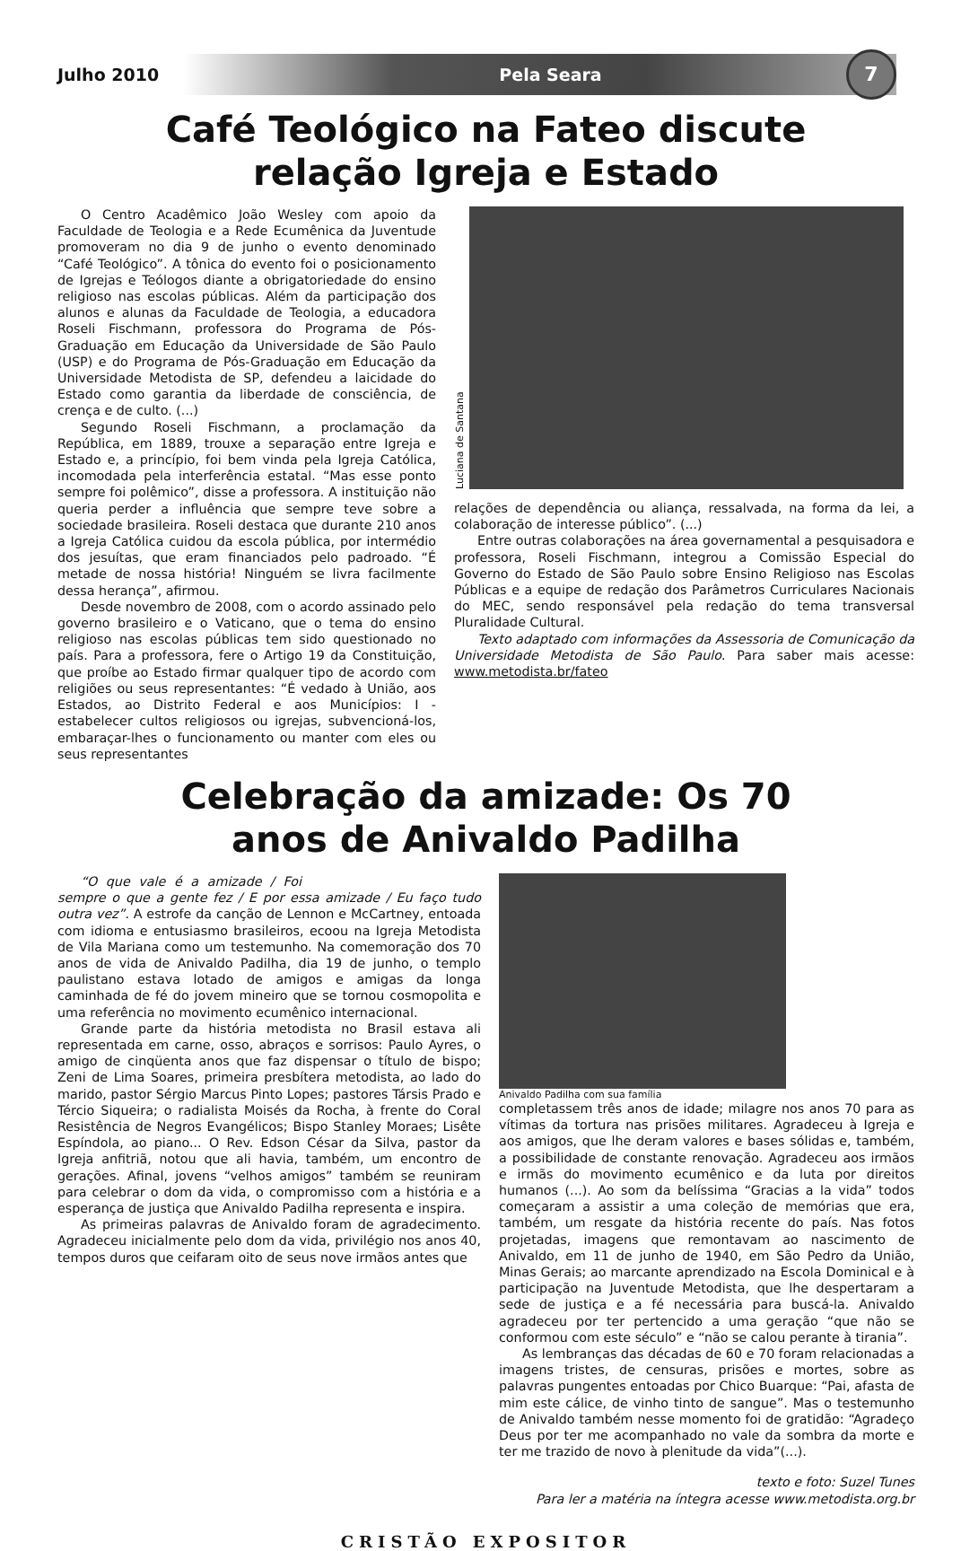Julho 2010 Pela Seara
7
Café Teológico na Fateo discute
relação Igreja e Estado
O Centro Acadêmico João Wesley com apoio da Faculdade de Teologia e a Rede Ecumênica da Juventude promoveram no dia 9 de junho o evento denominado “Café Teológico”. A tônica do evento foi o posicionamento de Igrejas e Teólogos diante a obrigatoriedade do ensino religioso nas escolas públicas. Além da participação dos alunos e alunas da Faculdade de Teologia, a educadora Roseli Fischmann, professora do Programa de Pós-Graduação em Educação da Universidade de São Paulo (USP) e do Programa de Pós-Graduação em Educação da Universidade Metodista de SP, defendeu a laicidade do Estado como garantia da liberdade de consciência, de crença e de culto. (...)
Segundo Roseli Fischmann, a proclamação da República, em 1889, trouxe a separação entre Igreja e Estado e, a princípio, foi bem vinda pela Igreja Católica, incomodada pela interferência estatal. “Mas esse ponto sempre foi polêmico”, disse a professora. A instituição não queria perder a influência que sempre teve sobre a sociedade brasileira. Roseli destaca que durante 210 anos a Igreja Católica cuidou da escola pública, por intermédio dos jesuítas, que eram financiados pelo padroado. “É metade de nossa história! Ninguém se livra facilmente dessa herança”, afirmou.
Desde novembro de 2008, com o acordo assinado pelo governo brasileiro e o Vaticano, que o tema do ensino religioso nas escolas públicas tem sido questionado no país. Para a professora, fere o Artigo 19 da Constituição, que proíbe ao Estado firmar qualquer tipo de acordo com religiões ou seus representantes: “É vedado à União, aos Estados, ao Distrito Federal e aos Municípios: I - estabelecer cultos religiosos ou igrejas, subvencioná-los, embaraçar-lhes o funcionamento ou manter com eles ou seus representantes
Luciana de Santana
relações de dependência ou aliança, ressalvada, na forma da lei, a colaboração de interesse público”. (...)
Entre outras colaborações na área governamental a pesquisadora e professora, Roseli Fischmann, integrou a Comissão Especial do Governo do Estado de São Paulo sobre Ensino Religioso nas Escolas Públicas e a equipe de redação dos Parâmetros Curriculares Nacionais do MEC, sendo responsável pela redação do tema transversal Pluralidade Cultural.
Texto adaptado com informações da Assessoria de Comunicação da Universidade Metodista de São Paulo. Para saber mais acesse: www.metodista.br/fateo
Celebração da amizade: Os 70
anos de Anivaldo Padilha
“O que vale é a amizade / Foi sempre o que a gente fez / E por essa amizade / Eu faço tudo outra vez”. A estrofe da canção de Lennon e McCartney, entoada com idioma e entusiasmo brasileiros, ecoou na Igreja Metodista de Vila Mariana como um testemunho. Na comemoração dos 70 anos de vida de Anivaldo Padilha, dia 19 de junho, o templo paulistano estava lotado de amigos e amigas da longa caminhada de fé do jovem mineiro que se tornou cosmopolita e uma referência no movimento ecumênico internacional.
Grande parte da história metodista no Brasil estava ali representada em carne, osso, abraços e sorrisos: Paulo Ayres, o amigo de cinqüenta anos que faz dispensar o título de bispo; Zeni de Lima Soares, primeira presbítera metodista, ao lado do marido, pastor Sérgio Marcus Pinto Lopes; pastores Társis Prado e Tércio Siqueira; o radialista Moisés da Rocha, à frente do Coral Resistência de Negros Evangélicos; Bispo Stanley Moraes; Lisête Espíndola, ao piano... O Rev. Edson César da Silva, pastor da Igreja anfitriã, notou que ali havia, também, um encontro de gerações. Afinal, jovens “velhos amigos” também se reuniram para celebrar o dom da vida, o compromisso com a história e a esperança de justiça que Anivaldo Padilha representa e inspira.
As primeiras palavras de Anivaldo foram de agradecimento. Agradeceu inicialmente pelo dom da vida, privilégio nos anos 40, tempos duros que ceifaram oito de seus nove irmãos antes que
Anivaldo Padilha com sua família
completassem três anos de idade; milagre nos anos 70 para as vítimas da tortura nas prisões militares. Agradeceu à Igreja e aos amigos, que lhe deram valores e bases sólidas e, também, a possibilidade de constante renovação. Agradeceu aos irmãos e irmãs do movimento ecumênico e da luta por direitos humanos (...). Ao som da belíssima “Gracias a la vida” todos começaram a assistir a uma coleção de memórias que era, também, um resgate da história recente do país. Nas fotos projetadas, imagens que remontavam ao nascimento de Anivaldo, em 11 de junho de 1940, em São Pedro da União, Minas Gerais; ao marcante aprendizado na Escola Dominical e à participação na Juventude Metodista, que lhe despertaram a sede de justiça e a fé necessária para buscá-la. Anivaldo agradeceu por ter pertencido a uma geração “que não se conformou com este século” e “não se calou perante à tirania”.
As lembranças das décadas de 60 e 70 foram relacionadas a imagens tristes, de censuras, prisões e mortes, sobre as palavras pungentes entoadas por Chico Buarque: “Pai, afasta de mim este cálice, de vinho tinto de sangue”. Mas o testemunho de Anivaldo também nesse momento foi de gratidão: “Agradeço Deus por ter me acompanhado no vale da sombra da morte e ter me trazido de novo à plenitude da vida”(...).
texto e foto: Suzel Tunes
Para ler a matéria na íntegra acesse www.metodista.org.br
CRISTÃO EXPOSITOR